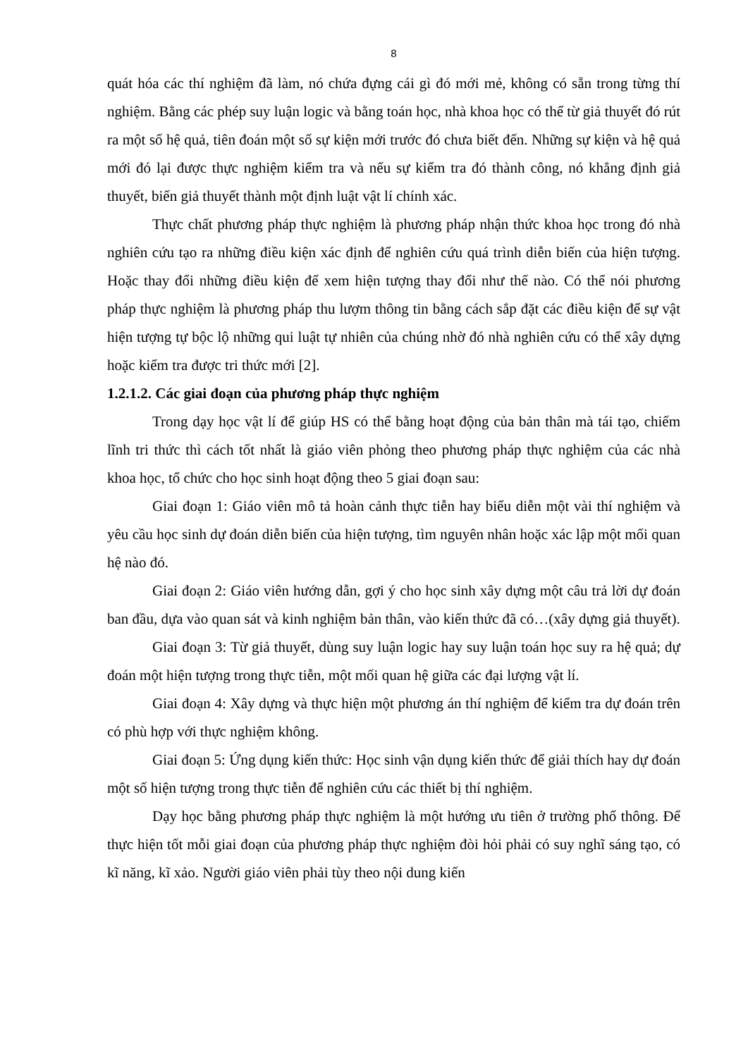8
quát hóa các thí nghiệm đã làm, nó chứa đựng cái gì đó mới mẻ, không có sẵn trong từng thí nghiệm. Bằng các phép suy luận logic và bằng toán học, nhà khoa học có thể từ giả thuyết đó rút ra một số hệ quả, tiên đoán một số sự kiện mới trước đó chưa biết đến. Những sự kiện và hệ quả mới đó lại được thực nghiệm kiểm tra và nếu sự kiểm tra đó thành công, nó khẳng định giả thuyết, biến giả thuyết thành một định luật vật lí chính xác.
Thực chất phương pháp thực nghiệm là phương pháp nhận thức khoa học trong đó nhà nghiên cứu tạo ra những điều kiện xác định để nghiên cứu quá trình diễn biến của hiện tượng. Hoặc thay đổi những điều kiện để xem hiện tượng thay đổi như thế nào. Có thể nói phương pháp thực nghiệm là phương pháp thu lượm thông tin bằng cách sắp đặt các điều kiện để sự vật hiện tượng tự bộc lộ những qui luật tự nhiên của chúng nhờ đó nhà nghiên cứu có thể xây dựng hoặc kiểm tra được tri thức mới [2].
1.2.1.2. Các giai đoạn của phương pháp thực nghiệm
Trong dạy học vật lí để giúp HS có thể bằng hoạt động của bản thân mà tái tạo, chiếm lĩnh tri thức thì cách tốt nhất là giáo viên phỏng theo phương pháp thực nghiệm của các nhà khoa học, tổ chức cho học sinh hoạt động theo 5 giai đoạn sau:
Giai đoạn 1: Giáo viên mô tả hoàn cảnh thực tiễn hay biểu diễn một vài thí nghiệm và yêu cầu học sinh dự đoán diễn biến của hiện tượng, tìm nguyên nhân hoặc xác lập một mối quan hệ nào đó.
Giai đoạn 2: Giáo viên hướng dẫn, gợi ý cho học sinh xây dựng một câu trả lời dự đoán ban đầu, dựa vào quan sát và kinh nghiệm bản thân, vào kiến thức đã có…(xây dựng giả thuyết).
Giai đoạn 3: Từ giả thuyết, dùng suy luận logic hay suy luận toán học suy ra hệ quả; dự đoán một hiện tượng trong thực tiễn, một mối quan hệ giữa các đại lượng vật lí.
Giai đoạn 4: Xây dựng và thực hiện một phương án thí nghiệm để kiểm tra dự đoán trên có phù hợp với thực nghiệm không.
Giai đoạn 5: Ứng dụng kiến thức: Học sinh vận dụng kiến thức để giải thích hay dự đoán một số hiện tượng trong thực tiễn để nghiên cứu các thiết bị thí nghiệm.
Dạy học bằng phương pháp thực nghiệm là một hướng ưu tiên ở trường phổ thông. Để thực hiện tốt mỗi giai đoạn của phương pháp thực nghiệm đòi hỏi phải có suy nghĩ sáng tạo, có kĩ năng, kĩ xảo. Người giáo viên phải tùy theo nội dung kiến